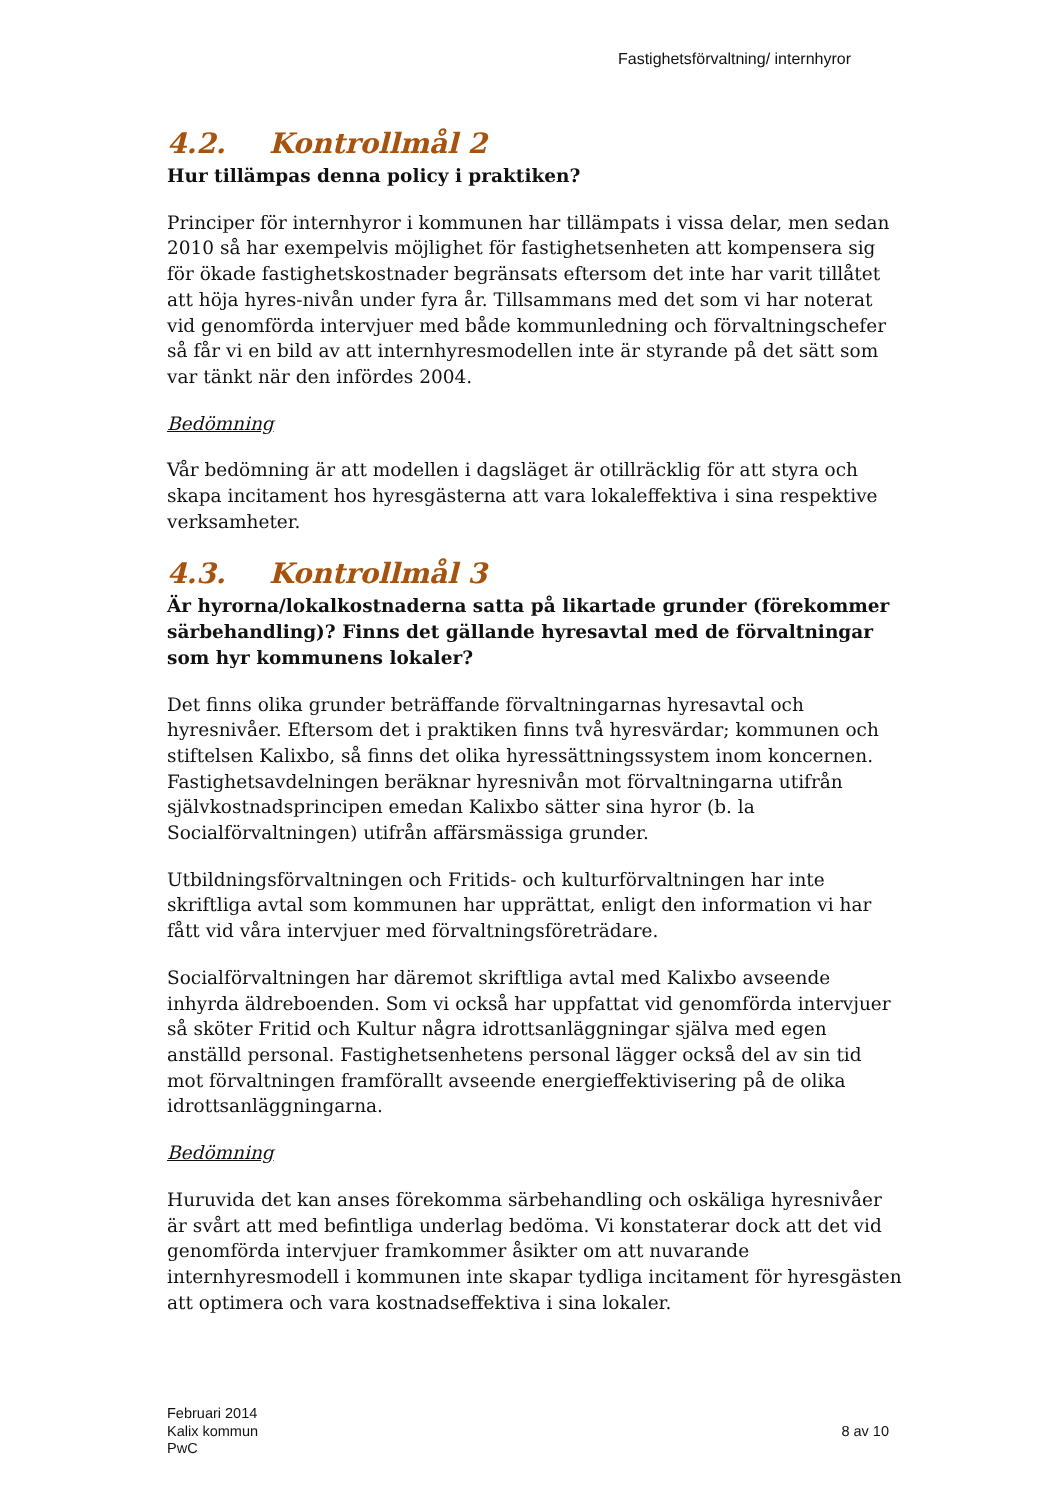Fastighetsförvaltning/ internhyror
4.2. Kontrollmål 2
Hur tillämpas denna policy i praktiken?
Principer för internhyror i kommunen har tillämpats i vissa delar, men sedan 2010 så har exempelvis möjlighet för fastighetsenheten att kompensera sig för ökade fastighetskostnader begränsats eftersom det inte har varit tillåtet att höja hyres-nivån under fyra år. Tillsammans med det som vi har noterat vid genomförda intervjuer med både kommunledning och förvaltningschefer så får vi en bild av att internhyresmodellen inte är styrande på det sätt som var tänkt när den infördes 2004.
Bedömning
Vår bedömning är att modellen i dagsläget är otillräcklig för att styra och skapa incitament hos hyresgästerna att vara lokaleffektiva i sina respektive verksamheter.
4.3. Kontrollmål 3
Är hyrorna/lokalkostnaderna satta på likartade grunder (förekommer särbehandling)? Finns det gällande hyresavtal med de förvaltningar som hyr kommunens lokaler?
Det finns olika grunder beträffande förvaltningarnas hyresavtal och hyresnivåer. Eftersom det i praktiken finns två hyresvärdar; kommunen och stiftelsen Kalixbo, så finns det olika hyressättningssystem inom koncernen. Fastighetsavdelningen beräknar hyresnivån mot förvaltningarna utifrån självkostnadsprincipen emedan Kalixbo sätter sina hyror (b. la Socialförvaltningen) utifrån affärsmässiga grunder.
Utbildningsförvaltningen och Fritids- och kulturförvaltningen har inte skriftliga avtal som kommunen har upprättat, enligt den information vi har fått vid våra intervjuer med förvaltningsföreträdare.
Socialförvaltningen har däremot skriftliga avtal med Kalixbo avseende inhyrda äldreboenden. Som vi också har uppfattat vid genomförda intervjuer så sköter Fritid och Kultur några idrottsanläggningar själva med egen anställd personal. Fastighetsenhetens personal lägger också del av sin tid mot förvaltningen framförallt avseende energieffektivisering på de olika idrottsanläggningarna.
Bedömning
Huruvida det kan anses förekomma särbehandling och oskäliga hyresnivåer är svårt att med befintliga underlag bedöma. Vi konstaterar dock att det vid genomförda intervjuer framkommer åsikter om att nuvarande internhyresmodell i kommunen inte skapar tydliga incitament för hyresgästen att optimera och vara kostnadseffektiva i sina lokaler.
Februari 2014
Kalix kommun
PwC
8 av 10